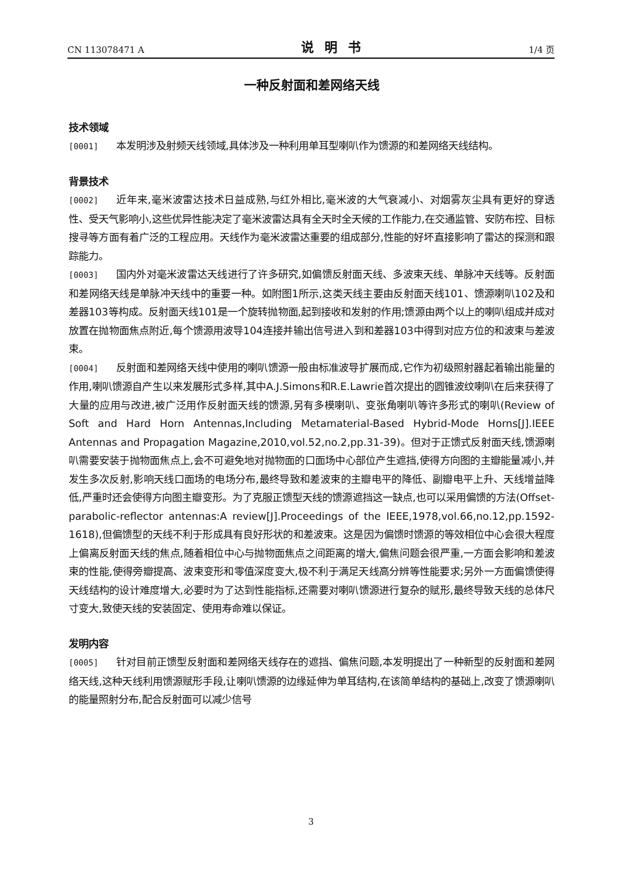CN 113078471 A 说明书 1/4 页
一种反射面和差网络天线
技术领域
[0001] 本发明涉及射频天线领域,具体涉及一种利用单耳型喇叭作为馈源的和差网络天线结构。
背景技术
[0002] 近年来,毫米波雷达技术日益成熟,与红外相比,毫米波的大气衰减小、对烟雾灰尘具有更好的穿透性、受天气影响小,这些优异性能决定了毫米波雷达具有全天时全天候的工作能力,在交通监管、安防布控、目标搜寻等方面有着广泛的工程应用。天线作为毫米波雷达重要的组成部分,性能的好坏直接影响了雷达的探测和跟踪能力。
[0003] 国内外对毫米波雷达天线进行了许多研究,如偏馈反射面天线、多波束天线、单脉冲天线等。反射面和差网络天线是单脉冲天线中的重要一种。如附图1所示,这类天线主要由反射面天线101、馈源喇叭102及和差器103等构成。反射面天线101是一个旋转抛物面,起到接收和发射的作用;馈源由两个以上的喇叭组成并成对放置在抛物面焦点附近,每个馈源用波导104连接并输出信号进入到和差器103中得到对应方位的和波束与差波束。
[0004] 反射面和差网络天线中使用的喇叭馈源一般由标准波导扩展而成,它作为初级照射器起着输出能量的作用,喇叭馈源自产生以来发展形式多样,其中A.J.Simons和R.E.Lawrie首次提出的圆锥波纹喇叭在后来获得了大量的应用与改进,被广泛用作反射面天线的馈源,另有多模喇叭、变张角喇叭等许多形式的喇叭(Review of Soft and Hard Horn Antennas,Including Metamaterial-Based Hybrid-Mode Horns[J].IEEE Antennas and Propagation Magazine,2010,vol.52,no.2,pp.31-39)。但对于正馈式反射面天线,馈源喇叭需要安装于抛物面焦点上,会不可避免地对抛物面的口面场中心部位产生遮挡,使得方向图的主瓣能量减小,并发生多次反射,影响天线口面场的电场分布,最终导致和差波束的主瓣电平的降低、副瓣电平上升、天线增益降低,严重时还会使得方向图主瓣变形。为了克服正馈型天线的馈源遮挡这一缺点,也可以采用偏馈的方法(Offset-parabolic-reflector antennas:A review[J].Proceedings of the IEEE,1978,vol.66,no.12,pp.1592-1618),但偏馈型的天线不利于形成具有良好形状的和差波束。这是因为偏馈时馈源的等效相位中心会很大程度上偏离反射面天线的焦点,随着相位中心与抛物面焦点之间距离的增大,偏焦问题会很严重,一方面会影响和差波束的性能,使得旁瓣提高、波束变形和零值深度变大,极不利于满足天线高分辨等性能要求;另外一方面偏馈使得天线结构的设计难度增大,必要时为了达到性能指标,还需要对喇叭馈源进行复杂的赋形,最终导致天线的总体尺寸变大,致使天线的安装固定、使用寿命难以保证。
发明内容
[0005] 针对目前正馈型反射面和差网络天线存在的遮挡、偏焦问题,本发明提出了一种新型的反射面和差网络天线,这种天线利用馈源赋形手段,让喇叭馈源的边缘延伸为单耳结构,在该简单结构的基础上,改变了馈源喇叭的能量照射分布,配合反射面可以减少信号
3